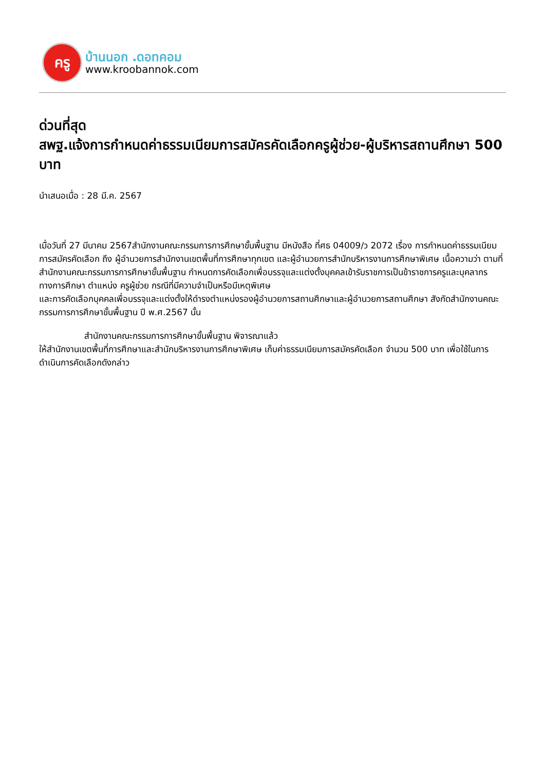ครู
บ้านนอก .ดอทคอม
www.kroobannok.com
ด่วนที่สุด
สพฐ.แจ้งการกำหนดค่าธรรมเนียมการสมัครคัดเลือกครูผู้ช่วย-ผู้บริหารสถานศึกษา 500 บาท
นำเสนอเมื่อ : 28 มี.ค. 2567
เมื่อวันที่ 27 มีนาคม 2567สำนักงานคณะกรรมการการศึกษาขั้นพื้นฐาน มีหนังสือ ที่ศธ 04009/ว 2072 เรื่อง การกำหนดค่าธรรมเนียมการสมัครคัดเลือก ถึง ผู้อำนวยการสำนักงานเขตพื้นที่การศึกษาทุกเขต และผู้อำนวยการสำนักบริหารงานการศึกษาพิเศษ เนื้อความว่า ตามที่สำนักงานคณะกรรมการการศึกษาขั้นพื้นฐาน กำหนดการคัดเลือกเพื่อบรรจุและแต่งตั้งบุคคลเข้ารับราชการเป็นข้าราชการครูและบุคลากรทางการศึกษา ตำแหน่ง ครูผู้ช่วย กรณีที่มีความจำเป็นหรือมีเหตุพิเศษ
และการคัดเลือกบุคคลเพื่อบรรจุและแต่งตั้งให้ดำรงตำแหน่งรองผู้อำนวยการสถานศึกษาและผู้อำนวยการสถานศึกษา สังกัดสำนักงานคณะกรรมการการศึกษาขั้นพื้นฐาน ปี พ.ศ.2567 นั้น
สำนักงานคณะกรรมการการศึกษาขั้นพื้นฐาน พิจารณาแล้ว
ให้สำนักงานเขตพื้นที่การศึกษาและสำนักบริหารงานการศึกษาพิเศษ เก็บค่าธรรมเนียมการสมัครคัดเลือก จำนวน 500 บาท เพื่อใช้ในการดำเนินการคัดเลือกดังกล่าว